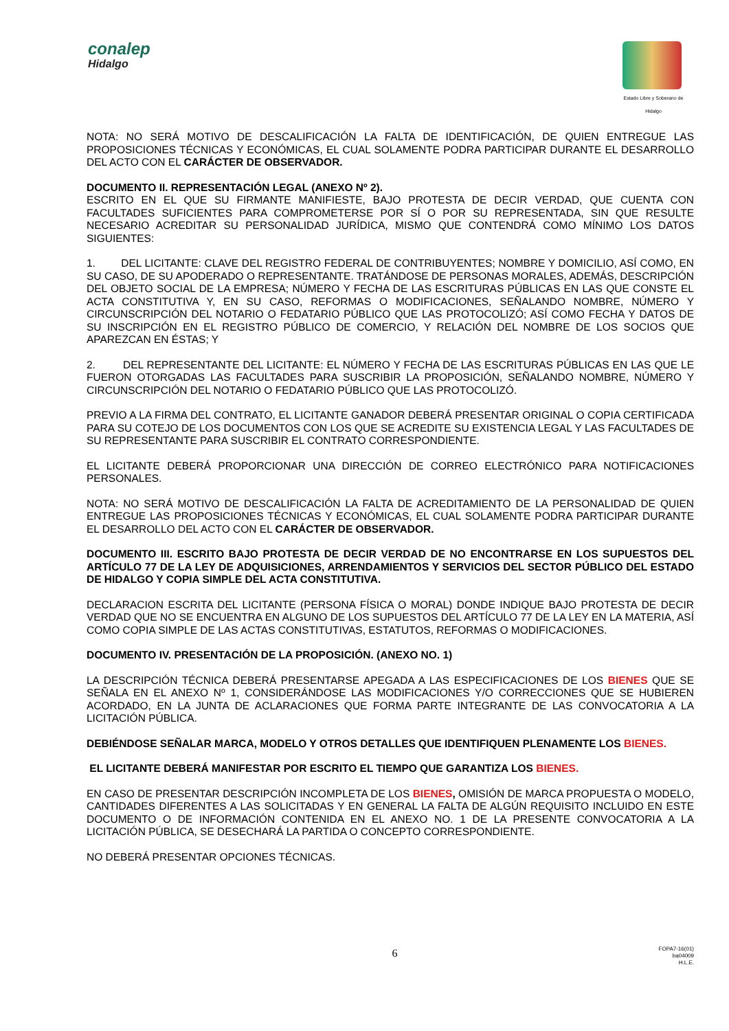conalep
Hidalgo
Estado Libre y Soberano de Hidalgo
NOTA: NO SERÁ MOTIVO DE DESCALIFICACIÓN LA FALTA DE IDENTIFICACIÓN, DE QUIEN ENTREGUE LAS PROPOSICIONES TÉCNICAS Y ECONÓMICAS, EL CUAL SOLAMENTE PODRA PARTICIPAR DURANTE EL DESARROLLO DEL ACTO CON EL CARÁCTER DE OBSERVADOR.
DOCUMENTO II. REPRESENTACIÓN LEGAL (ANEXO Nº 2).
ESCRITO EN EL QUE SU FIRMANTE MANIFIESTE, BAJO PROTESTA DE DECIR VERDAD, QUE CUENTA CON FACULTADES SUFICIENTES PARA COMPROMETERSE POR SÍ O POR SU REPRESENTADA, SIN QUE RESULTE NECESARIO ACREDITAR SU PERSONALIDAD JURÍDICA, MISMO QUE CONTENDRÁ COMO MÍNIMO LOS DATOS SIGUIENTES:
1. DEL LICITANTE: CLAVE DEL REGISTRO FEDERAL DE CONTRIBUYENTES; NOMBRE Y DOMICILIO, ASÍ COMO, EN SU CASO, DE SU APODERADO O REPRESENTANTE. TRATÁNDOSE DE PERSONAS MORALES, ADEMÁS, DESCRIPCIÓN DEL OBJETO SOCIAL DE LA EMPRESA; NÚMERO Y FECHA DE LAS ESCRITURAS PÚBLICAS EN LAS QUE CONSTE EL ACTA CONSTITUTIVA Y, EN SU CASO, REFORMAS O MODIFICACIONES, SEÑALANDO NOMBRE, NÚMERO Y CIRCUNSCRIPCIÓN DEL NOTARIO O FEDATARIO PÚBLICO QUE LAS PROTOCOLIZÓ; ASÍ COMO FECHA Y DATOS DE SU INSCRIPCIÓN EN EL REGISTRO PÚBLICO DE COMERCIO, Y RELACIÓN DEL NOMBRE DE LOS SOCIOS QUE APAREZCAN EN ÉSTAS; Y
2. DEL REPRESENTANTE DEL LICITANTE: EL NÚMERO Y FECHA DE LAS ESCRITURAS PÚBLICAS EN LAS QUE LE FUERON OTORGADAS LAS FACULTADES PARA SUSCRIBIR LA PROPOSICIÓN, SEÑALANDO NOMBRE, NÚMERO Y CIRCUNSCRIPCIÓN DEL NOTARIO O FEDATARIO PÚBLICO QUE LAS PROTOCOLIZÓ.
PREVIO A LA FIRMA DEL CONTRATO, EL LICITANTE GANADOR DEBERÁ PRESENTAR ORIGINAL O COPIA CERTIFICADA PARA SU COTEJO DE LOS DOCUMENTOS CON LOS QUE SE ACREDITE SU EXISTENCIA LEGAL Y LAS FACULTADES DE SU REPRESENTANTE PARA SUSCRIBIR EL CONTRATO CORRESPONDIENTE.
EL LICITANTE DEBERÁ PROPORCIONAR UNA DIRECCIÓN DE CORREO ELECTRÓNICO PARA NOTIFICACIONES PERSONALES.
NOTA: NO SERÁ MOTIVO DE DESCALIFICACIÓN LA FALTA DE ACREDITAMIENTO DE LA PERSONALIDAD DE QUIEN ENTREGUE LAS PROPOSICIONES TÉCNICAS Y ECONÓMICAS, EL CUAL SOLAMENTE PODRA PARTICIPAR DURANTE EL DESARROLLO DEL ACTO CON EL CARÁCTER DE OBSERVADOR.
DOCUMENTO III. ESCRITO BAJO PROTESTA DE DECIR VERDAD DE NO ENCONTRARSE EN LOS SUPUESTOS DEL ARTÍCULO 77 DE LA LEY DE ADQUISICIONES, ARRENDAMIENTOS Y SERVICIOS DEL SECTOR PÚBLICO DEL ESTADO DE HIDALGO Y COPIA SIMPLE DEL ACTA CONSTITUTIVA.
DECLARACION ESCRITA DEL LICITANTE (PERSONA FÍSICA O MORAL) DONDE INDIQUE BAJO PROTESTA DE DECIR VERDAD QUE NO SE ENCUENTRA EN ALGUNO DE LOS SUPUESTOS DEL ARTÍCULO 77 DE LA LEY EN LA MATERIA, ASÍ COMO COPIA SIMPLE DE LAS ACTAS CONSTITUTIVAS, ESTATUTOS, REFORMAS O MODIFICACIONES.
DOCUMENTO IV. PRESENTACIÓN DE LA PROPOSICIÓN. (ANEXO NO. 1)
LA DESCRIPCIÓN TÉCNICA DEBERÁ PRESENTARSE APEGADA A LAS ESPECIFICACIONES DE LOS BIENES QUE SE SEÑALA EN EL ANEXO Nº 1, CONSIDERÁNDOSE LAS MODIFICACIONES Y/O CORRECCIONES QUE SE HUBIEREN ACORDADO, EN LA JUNTA DE ACLARACIONES QUE FORMA PARTE INTEGRANTE DE LAS CONVOCATORIA A LA LICITACIÓN PÚBLICA.
DEBIÉNDOSE SEÑALAR MARCA, MODELO Y OTROS DETALLES QUE IDENTIFIQUEN PLENAMENTE LOS BIENES.
EL LICITANTE DEBERÁ MANIFESTAR POR ESCRITO EL TIEMPO QUE GARANTIZA LOS BIENES.
EN CASO DE PRESENTAR DESCRIPCIÓN INCOMPLETA DE LOS BIENES, OMISIÓN DE MARCA PROPUESTA O MODELO, CANTIDADES DIFERENTES A LAS SOLICITADAS Y EN GENERAL LA FALTA DE ALGÚN REQUISITO INCLUIDO EN ESTE DOCUMENTO O DE INFORMACIÓN CONTENIDA EN EL ANEXO NO. 1 DE LA PRESENTE CONVOCATORIA A LA LICITACIÓN PÚBLICA, SE DESECHARÁ LA PARTIDA O CONCEPTO CORRESPONDIENTE.
NO DEBERÁ PRESENTAR OPCIONES TÉCNICAS.
6
FOPA7-16(01)
ba04009
H.L.E.